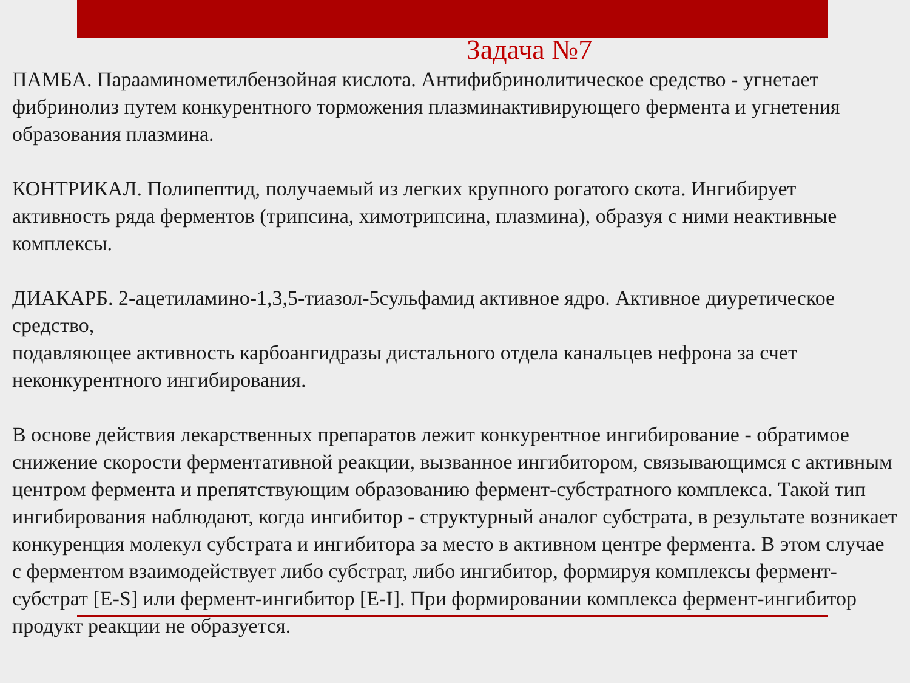Задача №7
ПАМБА. Парааминометилбензойная кислота. Антифибринолитическое средство - угнетает фибринолиз путем конкурентного торможения плазминактивирующего фермента и угнетения образования плазмина.
КОНТРИКАЛ. Полипептид, получаемый из легких крупного рогатого скота. Ингибирует активность ряда ферментов (трипсина, химотрипсина, плазмина), образуя с ними неактивные комплексы.
ДИАКАРБ. 2-ацетиламино-1,3,5-тиазол-5сульфамид активное ядро. Активное диуретическое средство,
подавляющее активность карбоангидразы дистального отдела канальцев нефрона за счет неконкурентного ингибирования.
В основе действия лекарственных препаратов лежит конкурентное ингибирование - обратимое снижение скорости ферментативной реакции, вызванное ингибитором, связывающимся с активным центром фермента и препятствующим образованию фермент-субстратного комплекса. Такой тип ингибирования наблюдают, когда ингибитор - структурный аналог субстрата, в результате возникает конкуренция молекул субстрата и ингибитора за место в активном центре фермента. В этом случае с ферментом взаимодействует либо субстрат, либо ингибитор, формируя комплексы фермент-субстрат [E-S] или фермент-ингибитор [E-I]. При формировании комплекса фермент-ингибитор продукт реакции не образуется.